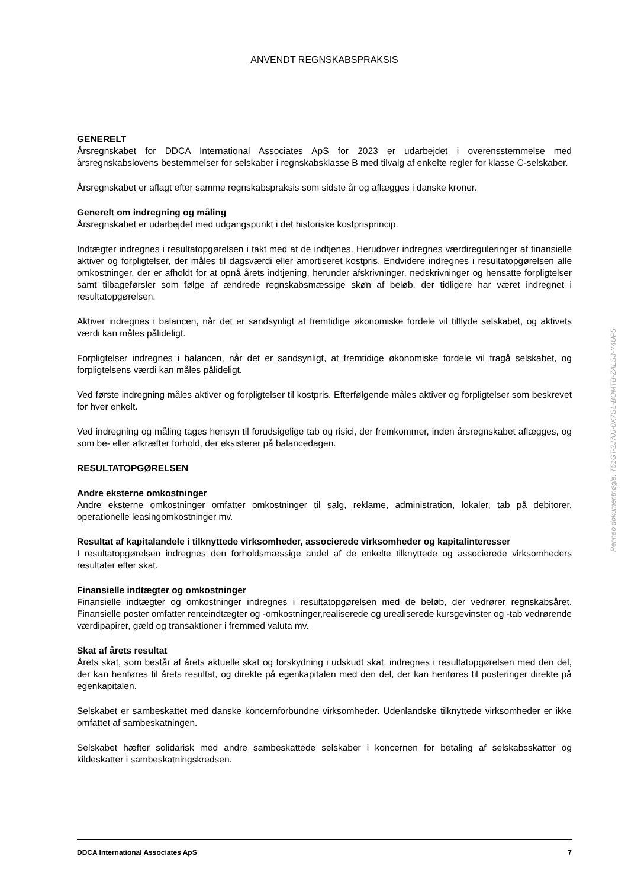ANVENDT REGNSKABSPRAKSIS
GENERELT
Årsregnskabet for DDCA International Associates ApS for 2023 er udarbejdet i overensstemmelse med årsregnskabslovens bestemmelser for selskaber i regnskabsklasse B med tilvalg af enkelte regler for klasse C-selskaber.
Årsregnskabet er aflagt efter samme regnskabspraksis som sidste år og aflægges i danske kroner.
Generelt om indregning og måling
Årsregnskabet er udarbejdet med udgangspunkt i det historiske kostprisprincip.
Indtægter indregnes i resultatopgørelsen i takt med at de indtjenes. Herudover indregnes værdireguleringer af finansielle aktiver og forpligtelser, der måles til dagsværdi eller amortiseret kostpris. Endvidere indregnes i resultatopgørelsen alle omkostninger, der er afholdt for at opnå årets indtjening, herunder afskrivninger, nedskrivninger og hensatte forpligtelser samt tilbageførsler som følge af ændrede regnskabsmæssige skøn af beløb, der tidligere har været indregnet i resultatopgørelsen.
Aktiver indregnes i balancen, når det er sandsynligt at fremtidige økonomiske fordele vil tilflyde selskabet, og aktivets værdi kan måles pålideligt.
Forpligtelser indregnes i balancen, når det er sandsynligt, at fremtidige økonomiske fordele vil fragå selskabet, og forpligtelsens værdi kan måles pålideligt.
Ved første indregning måles aktiver og forpligtelser til kostpris. Efterfølgende måles aktiver og forpligtelser som beskrevet for hver enkelt.
Ved indregning og måling tages hensyn til forudsigelige tab og risici, der fremkommer, inden årsregnskabet aflægges, og som be- eller afkræfter forhold, der eksisterer på balancedagen.
RESULTATOPGØRELSEN
Andre eksterne omkostninger
Andre eksterne omkostninger omfatter omkostninger til salg, reklame, administration, lokaler, tab på debitorer, operationelle leasingomkostninger mv.
Resultat af kapitalandele i tilknyttede virksomheder, associerede virksomheder og kapitalinteresser
I resultatopgørelsen indregnes den forholdsmæssige andel af de enkelte tilknyttede og associerede virksomheders resultater efter skat.
Finansielle indtægter og omkostninger
Finansielle indtægter og omkostninger indregnes i resultatopgørelsen med de beløb, der vedrører regnskabsåret. Finansielle poster omfatter renteindtægter og -omkostninger,realiserede og urealiserede kursgevinster og -tab vedrørende værdipapirer, gæld og transaktioner i fremmed valuta mv.
Skat af årets resultat
Årets skat, som består af årets aktuelle skat og forskydning i udskudt skat, indregnes i resultatopgørelsen med den del, der kan henføres til årets resultat, og direkte på egenkapitalen med den del, der kan henføres til posteringer direkte på egenkapitalen.
Selskabet er sambeskattet med danske koncernforbundne virksomheder. Udenlandske tilknyttede virksomheder er ikke omfattet af sambeskatningen.
Selskabet hæfter solidarisk med andre sambeskattede selskaber i koncernen for betaling af selskabsskatter og kildeskatter i sambeskatningskredsen.
DDCA International Associates ApS 7
Penneo dokumentnøgle: T51GT-2J70J-0X7GL-BOMTB-ZALS3-Y4UP5